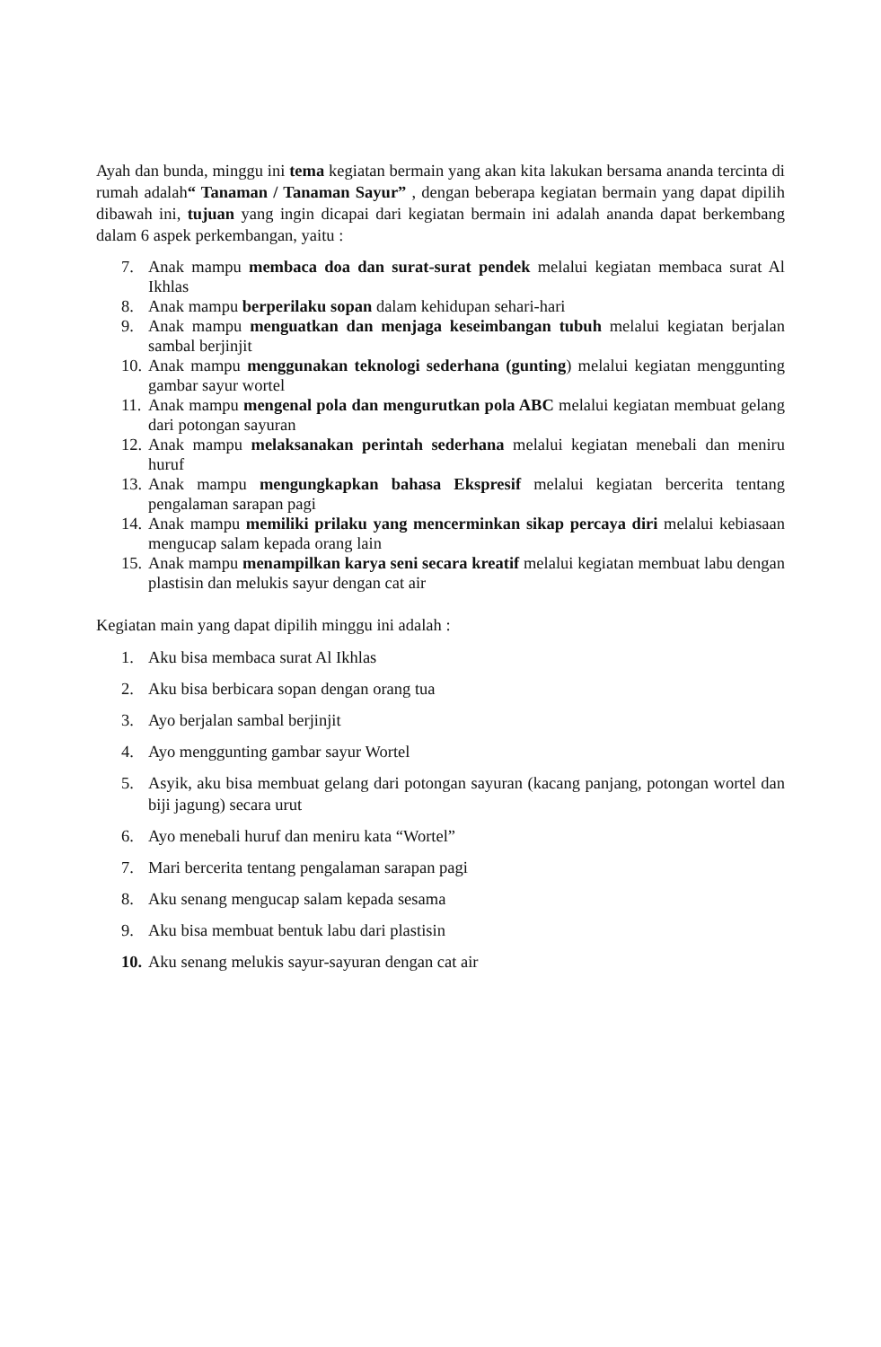Ayah dan bunda, minggu ini tema kegiatan bermain yang akan kita lakukan bersama ananda tercinta di rumah adalah“ Tanaman / Tanaman Sayur” , dengan beberapa kegiatan bermain yang dapat dipilih dibawah ini, tujuan yang ingin dicapai dari kegiatan bermain ini adalah ananda dapat berkembang dalam 6 aspek perkembangan, yaitu :
7. Anak mampu membaca doa dan surat-surat pendek melalui kegiatan membaca surat Al Ikhlas
8. Anak mampu berperilaku sopan dalam kehidupan sehari-hari
9. Anak mampu menguatkan dan menjaga keseimbangan tubuh melalui kegiatan berjalan sambal berjinjit
10. Anak mampu menggunakan teknologi sederhana (gunting) melalui kegiatan menggunting gambar sayur wortel
11. Anak mampu mengenal pola dan mengurutkan pola ABC melalui kegiatan membuat gelang dari potongan sayuran
12. Anak mampu melaksanakan perintah sederhana melalui kegiatan menebali dan meniru huruf
13. Anak mampu mengungkapkan bahasa Ekspresif melalui kegiatan bercerita tentang pengalaman sarapan pagi
14. Anak mampu memiliki prilaku yang mencerminkan sikap percaya diri melalui kebiasaan mengucap salam kepada orang lain
15. Anak mampu menampilkan karya seni secara kreatif melalui kegiatan membuat labu dengan plastisin dan melukis sayur dengan cat air
Kegiatan main yang dapat dipilih minggu ini adalah :
1. Aku bisa membaca surat Al Ikhlas
2. Aku bisa berbicara sopan dengan orang tua
3. Ayo berjalan sambal berjinjit
4. Ayo menggunting gambar sayur Wortel
5. Asyik, aku bisa membuat gelang dari potongan sayuran (kacang panjang, potongan wortel dan biji jagung) secara urut
6. Ayo menebali huruf dan meniru kata “Wortel”
7. Mari bercerita tentang pengalaman sarapan pagi
8. Aku senang mengucap salam kepada sesama
9. Aku bisa membuat bentuk labu dari plastisin
10. Aku senang melukis sayur-sayuran dengan cat air